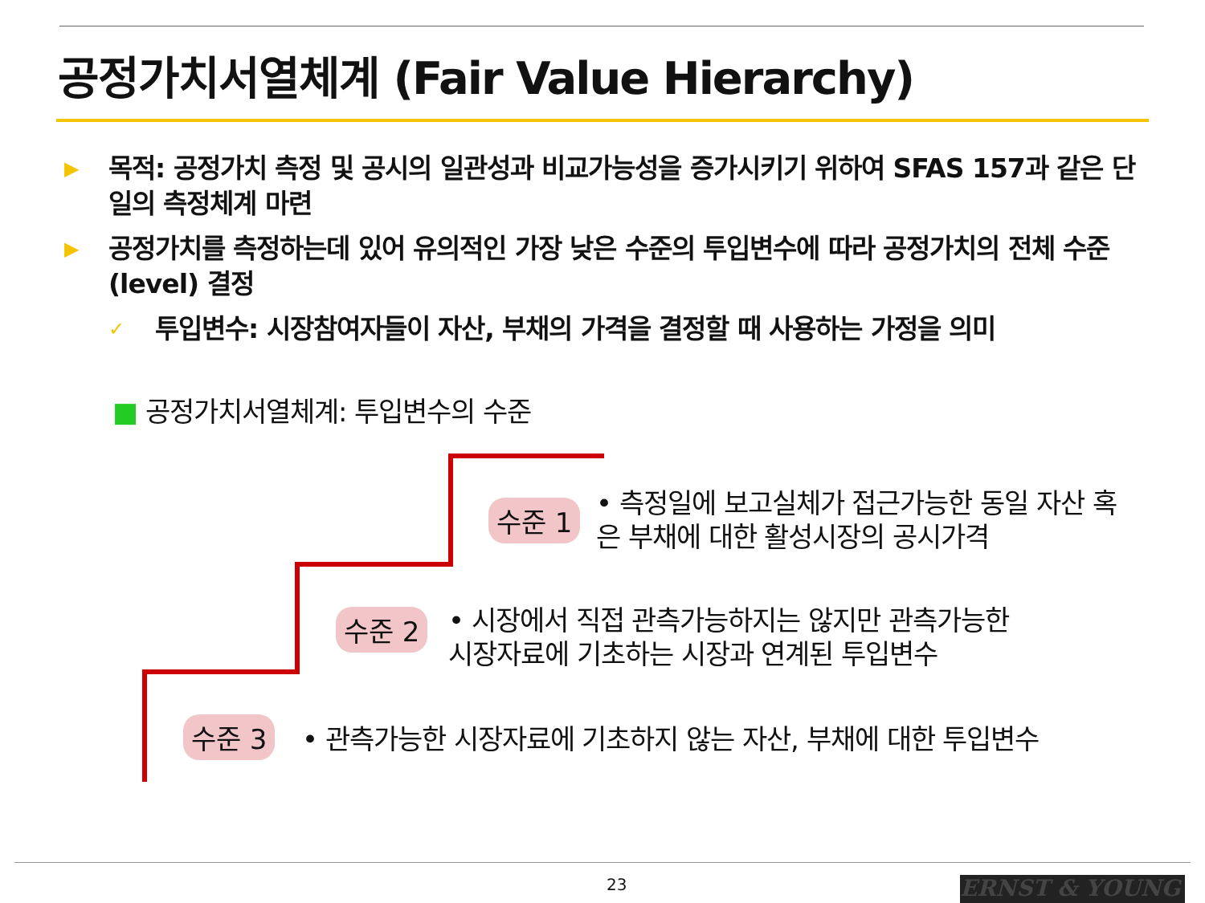공정가치서열체계 (Fair Value Hierarchy)
▶
목적: 공정가치 측정 및 공시의 일관성과 비교가능성을 증가시키기 위하여 SFAS 157과 같은 단일의 측정체계 마련
▶
공정가치를 측정하는데 있어 유의적인 가장 낮은 수준의 투입변수에 따라 공정가치의 전체 수준 (level) 결정
✓
투입변수: 시장참여자들이 자산, 부채의 가격을 결정할 때 사용하는 가정을 의미
■ 공정가치서열체계: 투입변수의 수준
수준 1
• 측정일에 보고실체가 접근가능한 동일 자산 혹은 부채에 대한 활성시장의 공시가격
수준 2
• 시장에서 직접 관측가능하지는 않지만 관측가능한 시장자료에 기초하는 시장과 연계된 투입변수
수준 3
• 관측가능한 시장자료에 기초하지 않는 자산, 부채에 대한 투입변수
23 ERNST & YOUNG